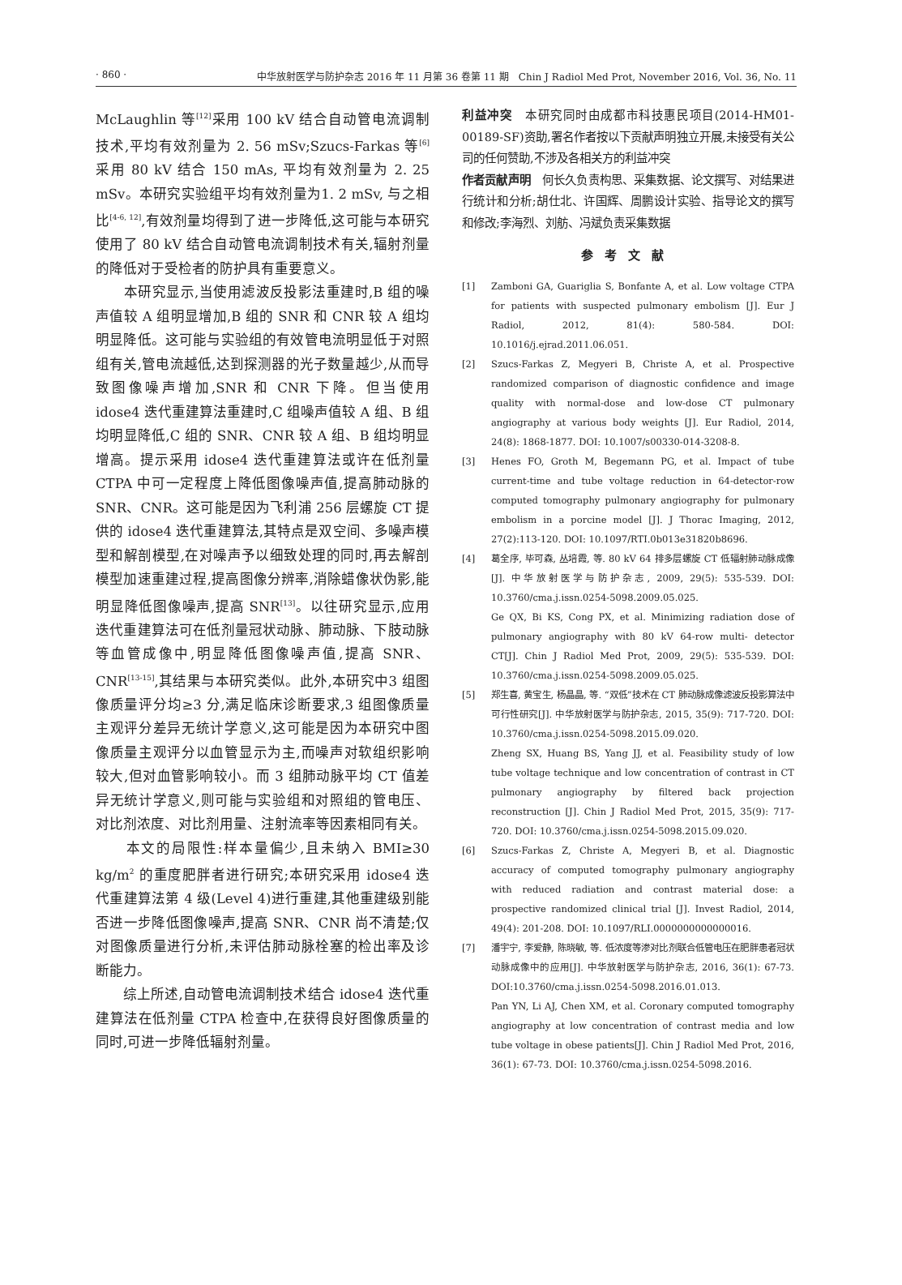· 860 · 中华放射医学与防护杂志 2016 年 11 月第 36 卷第 11 期　Chin J Radiol Med Prot, November 2016, Vol. 36, No. 11
McLaughlin 等<sup>[12]</sup>采用 100 kV 结合自动管电流调制技术,平均有效剂量为 2. 56 mSv;Szucs-Farkas 等<sup>[6]</sup>采用 80 kV 结合 150 mAs, 平均有效剂量为 2. 25 mSv。本研究实验组平均有效剂量为1. 2 mSv, 与之相比<sup>[4-6, 12]</sup>,有效剂量均得到了进一步降低,这可能与本研究使用了 80 kV 结合自动管电流调制技术有关,辐射剂量的降低对于受检者的防护具有重要意义。
　　本研究显示,当使用滤波反投影法重建时,B 组的噪声值较 A 组明显增加,B 组的 SNR 和 CNR 较 A 组均明显降低。这可能与实验组的有效管电流明显低于对照组有关,管电流越低,达到探测器的光子数量越少,从而导致图像噪声增加,SNR 和 CNR 下降。但当使用 idose4 迭代重建算法重建时,C 组噪声值较 A 组、B 组均明显降低,C 组的 SNR、CNR 较 A 组、B 组均明显增高。提示采用 idose4 迭代重建算法或许在低剂量 CTPA 中可一定程度上降低图像噪声值,提高肺动脉的 SNR、CNR。这可能是因为飞利浦 256 层螺旋 CT 提供的 idose4 迭代重建算法,其特点是双空间、多噪声模型和解剖模型,在对噪声予以细致处理的同时,再去解剖模型加速重建过程,提高图像分辨率,消除蜡像状伪影,能明显降低图像噪声,提高 SNR<sup>[13]</sup>。以往研究显示,应用迭代重建算法可在低剂量冠状动脉、肺动脉、下肢动脉等血管成像中,明显降低图像噪声值,提高 SNR、CNR<sup>[13-15]</sup>,其结果与本研究类似。此外,本研究中3 组图像质量评分均≥3 分,满足临床诊断要求,3 组图像质量主观评分差异无统计学意义,这可能是因为本研究中图像质量主观评分以血管显示为主,而噪声对软组织影响较大,但对血管影响较小。而 3 组肺动脉平均 CT 值差异无统计学意义,则可能与实验组和对照组的管电压、对比剂浓度、对比剂用量、注射流率等因素相同有关。
　　本文的局限性:样本量偏少,且未纳入 BMI≥30 kg/m<sup>2</sup> 的重度肥胖者进行研究;本研究采用 idose4 迭代重建算法第 4 级(Level 4)进行重建,其他重建级别能否进一步降低图像噪声,提高 SNR、CNR 尚不清楚;仅对图像质量进行分析,未评估肺动脉栓塞的检出率及诊断能力。
　　综上所述,自动管电流调制技术结合 idose4 迭代重建算法在低剂量 CTPA 检查中,在获得良好图像质量的同时,可进一步降低辐射剂量。
利益冲突　本研究同时由成都市科技惠民项目(2014-HM01-00189-SF)资助,署名作者按以下贡献声明独立开展,未接受有关公司的任何赞助,不涉及各相关方的利益冲突
作者贡献声明　何长久负责构思、采集数据、论文撰写、对结果进行统计和分析;胡仕北、许国辉、周鹏设计实验、指导论文的撰写和修改;李海烈、刘舫、冯斌负责采集数据
参考文献
[1] Zamboni GA, Guariglia S, Bonfante A, et al. Low voltage CTPA for patients with suspected pulmonary embolism [J]. Eur J Radiol, 2012, 81(4): 580-584. DOI: 10.1016/j.ejrad.2011.06.051.
[2] Szucs-Farkas Z, Megyeri B, Christe A, et al. Prospective randomized comparison of diagnostic confidence and image quality with normal-dose and low-dose CT pulmonary angiography at various body weights [J]. Eur Radiol, 2014, 24(8): 1868-1877. DOI: 10.1007/s00330-014-3208-8.
[3] Henes FO, Groth M, Begemann PG, et al. Impact of tube current-time and tube voltage reduction in 64-detector-row computed tomography pulmonary angiography for pulmonary embolism in a porcine model [J]. J Thorac Imaging, 2012, 27(2):113-120. DOI: 10.1097/RTI.0b013e31820b8696.
[4] 葛全序, 毕可森, 丛培霞, 等. 80 kV 64 排多层螺旋 CT 低辐射肺动脉成像[J]. 中华放射医学与防护杂志, 2009, 29(5): 535-539. DOI: 10.3760/cma.j.issn.0254-5098.2009.05.025.
Ge QX, Bi KS, Cong PX, et al. Minimizing radiation dose of pulmonary angiography with 80 kV 64-row multi- detector CT[J]. Chin J Radiol Med Prot, 2009, 29(5): 535-539. DOI: 10.3760/cma.j.issn.0254-5098.2009.05.025.
[5] 郑生喜, 黄宝生, 杨晶晶, 等. “双低”技术在 CT 肺动脉成像滤波反投影算法中可行性研究[J]. 中华放射医学与防护杂志, 2015, 35(9): 717-720. DOI: 10.3760/cma.j.issn.0254-5098.2015.09.020.
Zheng SX, Huang BS, Yang JJ, et al. Feasibility study of low tube voltage technique and low concentration of contrast in CT pulmonary angiography by filtered back projection reconstruction [J]. Chin J Radiol Med Prot, 2015, 35(9): 717-720. DOI: 10.3760/cma.j.issn.0254-5098.2015.09.020.
[6] Szucs-Farkas Z, Christe A, Megyeri B, et al. Diagnostic accuracy of computed tomography pulmonary angiography with reduced radiation and contrast material dose: a prospective randomized clinical trial [J]. Invest Radiol, 2014, 49(4): 201-208. DOI: 10.1097/RLI.0000000000000016.
[7] 潘宇宁, 李爱静, 陈晓敏, 等. 低浓度等渗对比剂联合低管电压在肥胖患者冠状动脉成像中的应用[J]. 中华放射医学与防护杂志, 2016, 36(1): 67-73. DOI:10.3760/cma.j.issn.0254-5098.2016.01.013.
Pan YN, Li AJ, Chen XM, et al. Coronary computed tomography angiography at low concentration of contrast media and low tube voltage in obese patients[J]. Chin J Radiol Med Prot, 2016, 36(1): 67-73. DOI: 10.3760/cma.j.issn.0254-5098.2016.